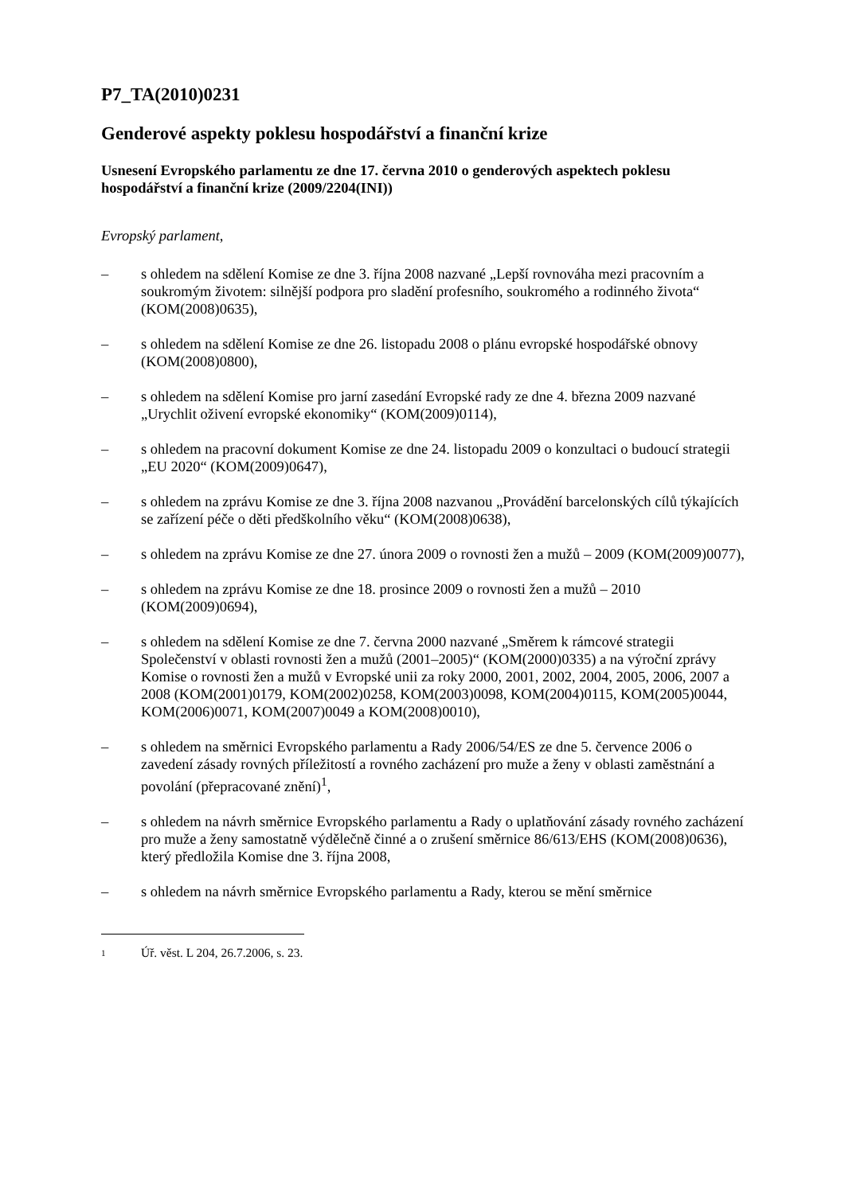P7_TA(2010)0231
Genderové aspekty poklesu hospodářství a finanční krize
Usnesení Evropského parlamentu ze dne 17. června 2010 o genderových aspektech poklesu hospodářství a finanční krize (2009/2204(INI))
Evropský parlament,
– s ohledem na sdělení Komise ze dne 3. října 2008 nazvané „Lepší rovnováha mezi pracovním a soukromým životem: silnější podpora pro sladění profesního, soukromého a rodinného života“ (KOM(2008)0635),
– s ohledem na sdělení Komise ze dne 26. listopadu 2008 o plánu evropské hospodářské obnovy (KOM(2008)0800),
– s ohledem na sdělení Komise pro jarní zasedání Evropské rady ze dne 4. března 2009 nazvané „Urychlit oživení evropské ekonomiky“ (KOM(2009)0114),
– s ohledem na pracovní dokument Komise ze dne 24. listopadu 2009 o konzultaci o budoucí strategii „EU 2020“ (KOM(2009)0647),
– s ohledem na zprávu Komise ze dne 3. října 2008 nazvanou „Provádění barcelonských cílů týkajících se zařízení péče o děti předškolního věku“ (KOM(2008)0638),
– s ohledem na zprávu Komise ze dne 27. února 2009 o rovnosti žen a mužů – 2009 (KOM(2009)0077),
– s ohledem na zprávu Komise ze dne 18. prosince 2009 o rovnosti žen a mužů – 2010 (KOM(2009)0694),
– s ohledem na sdělení Komise ze dne 7. června 2000 nazvané „Směrem k rámcové strategii Společenství v oblasti rovnosti žen a mužů (2001–2005)“ (KOM(2000)0335) a na výroční zprávy Komise o rovnosti žen a mužů v Evropské unii za roky 2000, 2001, 2002, 2004, 2005, 2006, 2007 a 2008 (KOM(2001)0179, KOM(2002)0258, KOM(2003)0098, KOM(2004)0115, KOM(2005)0044, KOM(2006)0071, KOM(2007)0049 a KOM(2008)0010),
– s ohledem na směrnici Evropského parlamentu a Rady 2006/54/ES ze dne 5. července 2006 o zavedení zásady rovných příležitostí a rovného zacházení pro muže a ženy v oblasti zaměstnání a povolání (přepracované znění)<sup>1</sup>,
– s ohledem na návrh směrnice Evropského parlamentu a Rady o uplatňování zásady rovného zacházení pro muže a ženy samostatně výdělečně činné a o zrušení směrnice 86/613/EHS (KOM(2008)0636), který předložila Komise dne 3. října 2008,
– s ohledem na návrh směrnice Evropského parlamentu a Rady, kterou se mění směrnice
1 Úř. věst. L 204, 26.7.2006, s. 23.